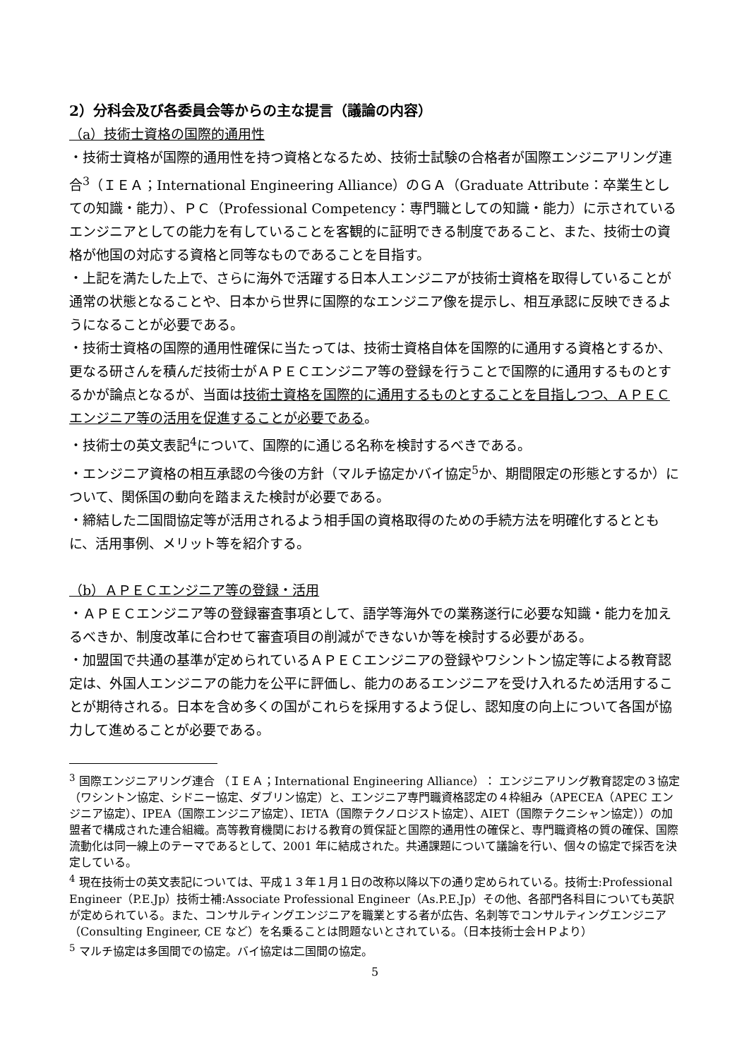2）分科会及び各委員会等からの主な提言（議論の内容）
（a）技術士資格の国際的通用性
・技術士資格が国際的通用性を持つ資格となるため、技術士試験の合格者が国際エンジニアリング連合<sup>3</sup>（ＩＥＡ；International Engineering Alliance）のＧＡ（Graduate Attribute：卒業生としての知識・能力）、ＰＣ（Professional Competency：専門職としての知識・能力）に示されているエンジニアとしての能力を有していることを客観的に証明できる制度であること、また、技術士の資格が他国の対応する資格と同等なものであることを目指す。
・上記を満たした上で、さらに海外で活躍する日本人エンジニアが技術士資格を取得していることが通常の状態となることや、日本から世界に国際的なエンジニア像を提示し、相互承認に反映できるようになることが必要である。
・技術士資格の国際的通用性確保に当たっては、技術士資格自体を国際的に通用する資格とするか、更なる研さんを積んだ技術士がＡＰＥＣエンジニア等の登録を行うことで国際的に通用するものとするかが論点となるが、当面は技術士資格を国際的に通用するものとすることを目指しつつ、ＡＰＥＣエンジニア等の活用を促進することが必要である。
・技術士の英文表記<sup>4</sup>について、国際的に通じる名称を検討するべきである。
・エンジニア資格の相互承認の今後の方針（マルチ協定かバイ協定<sup>5</sup>か、期間限定の形態とするか）について、関係国の動向を踏まえた検討が必要である。
・締結した二国間協定等が活用されるよう相手国の資格取得のための手続方法を明確化するとともに、活用事例、メリット等を紹介する。
（b）ＡＰＥＣエンジニア等の登録・活用
・ＡＰＥＣエンジニア等の登録審査事項として、語学等海外での業務遂行に必要な知識・能力を加えるべきか、制度改革に合わせて審査項目の削減ができないか等を検討する必要がある。
・加盟国で共通の基準が定められているＡＰＥＣエンジニアの登録やワシントン協定等による教育認定は、外国人エンジニアの能力を公平に評価し、能力のあるエンジニアを受け入れるため活用することが期待される。日本を含め多くの国がこれらを採用するよう促し、認知度の向上について各国が協力して進めることが必要である。
<sup>3</sup> 国際エンジニアリング連合 （ＩＥＡ；International Engineering Alliance）： エンジニアリング教育認定の３協定（ワシントン協定、シドニー協定、ダブリン協定）と、エンジニア専門職資格認定の４枠組み（APECEA（APEC エンジニア協定）、IPEA（国際エンジニア協定）、IETA（国際テクノロジスト協定）、AIET（国際テクニシャン協定））の加盟者で構成された連合組織。高等教育機関における教育の質保証と国際的通用性の確保と、専門職資格の質の確保、国際流動化は同一線上のテーマであるとして、2001 年に結成された。共通課題について議論を行い、個々の協定で採否を決定している。
<sup>4</sup> 現在技術士の英文表記については、平成１３年１月１日の改称以降以下の通り定められている。技術士:Professional Engineer（P.E.Jp）技術士補:Associate Professional Engineer（As.P.E.Jp）その他、各部門各科目についても英訳が定められている。また、コンサルティングエンジニアを職業とする者が広告、名刺等でコンサルティングエンジニア（Consulting Engineer, CE など）を名乗ることは問題ないとされている。（日本技術士会ＨＰより）
<sup>5</sup> マルチ協定は多国間での協定。バイ協定は二国間の協定。
5